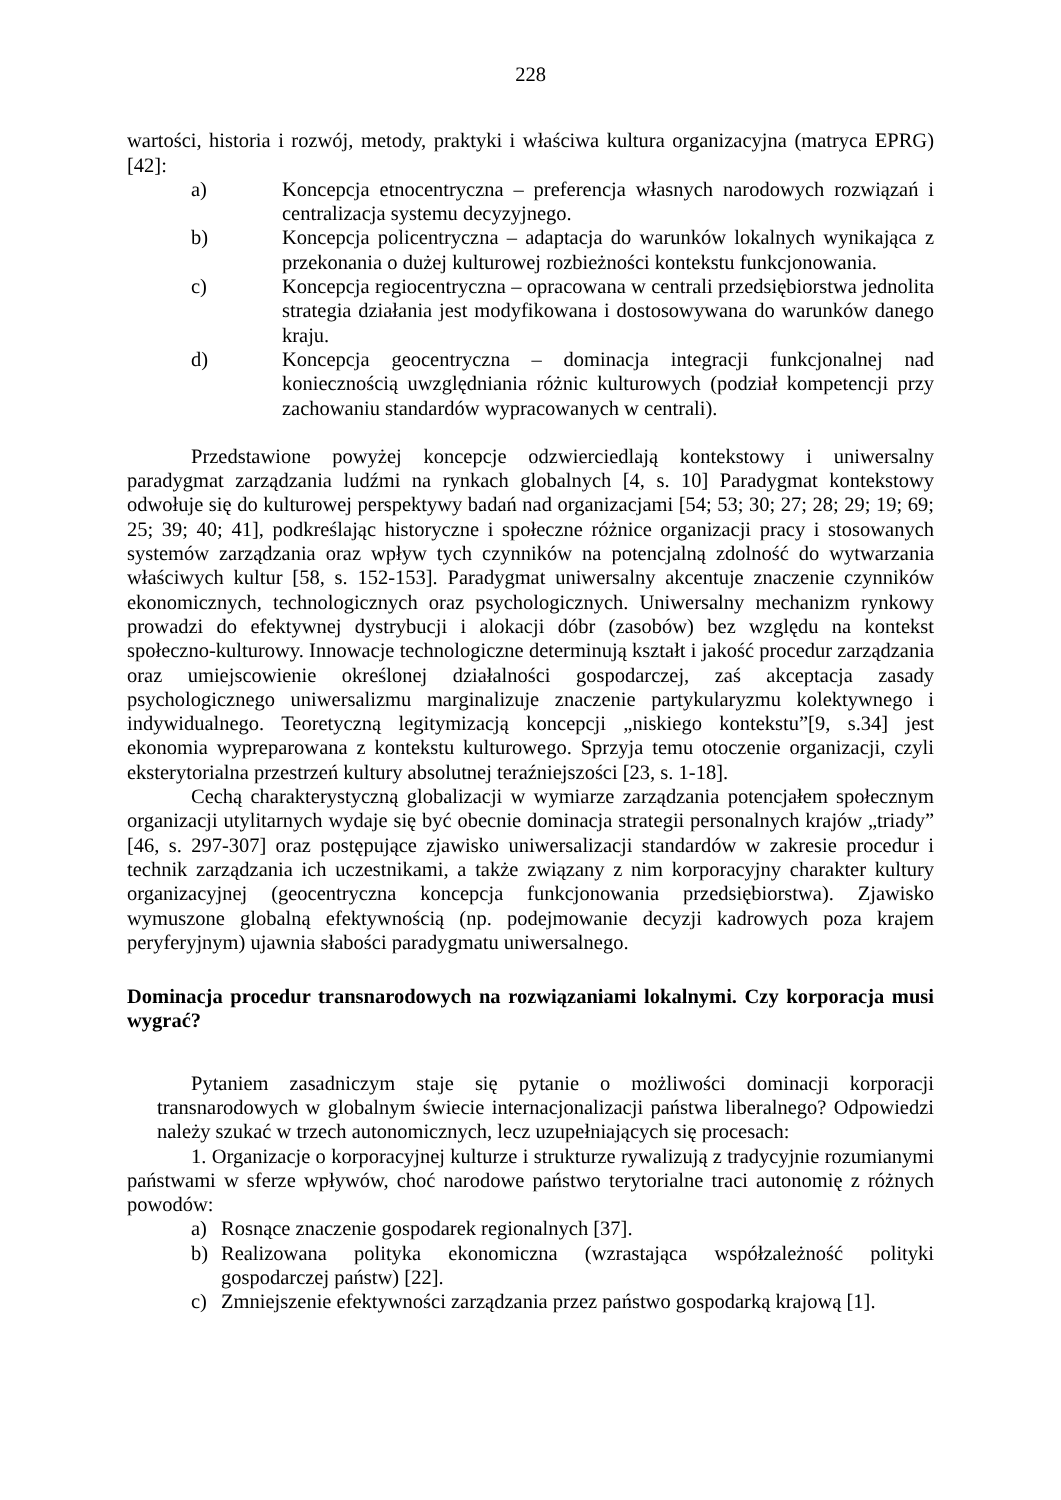228
wartości, historia i rozwój, metody, praktyki i właściwa kultura organizacyjna (matryca EPRG) [42]:
a) Koncepcja etnocentryczna – preferencja własnych narodowych rozwiązań i centralizacja systemu decyzyjnego.
b) Koncepcja policentryczna – adaptacja do warunków lokalnych wynikająca z przekonania o dużej kulturowej rozbieżności kontekstu funkcjonowania.
c) Koncepcja regiocentryczna – opracowana w centrali przedsiębiorstwa jednolita strategia działania jest modyfikowana i dostosowywana do warunków danego kraju.
d) Koncepcja geocentryczna – dominacja integracji funkcjonalnej nad koniecznością uwzględniania różnic kulturowych (podział kompetencji przy zachowaniu standardów wypracowanych w centrali).
Przedstawione powyżej koncepcje odzwierciedlają kontekstowy i uniwersalny paradygmat zarządzania ludźmi na rynkach globalnych [4, s. 10] Paradygmat kontekstowy odwołuje się do kulturowej perspektywy badań nad organizacjami [54; 53; 30; 27; 28; 29; 19; 69; 25; 39; 40; 41], podkreślając historyczne i społeczne różnice organizacji pracy i stosowanych systemów zarządzania oraz wpływ tych czynników na potencjalną zdolność do wytwarzania właściwych kultur [58, s. 152-153]. Paradygmat uniwersalny akcentuje znaczenie czynników ekonomicznych, technologicznych oraz psychologicznych. Uniwersalny mechanizm rynkowy prowadzi do efektywnej dystrybucji i alokacji dóbr (zasobów) bez względu na kontekst społeczno-kulturowy. Innowacje technologiczne determinują kształt i jakość procedur zarządzania oraz umiejscowienie określonej działalności gospodarczej, zaś akceptacja zasady psychologicznego uniwersalizmu marginalizuje znaczenie partykularyzmu kolektywnego i indywidualnego. Teoretyczną legitymizacją koncepcji „niskiego kontekstu”[9, s.34] jest ekonomia wypreparowana z kontekstu kulturowego. Sprzyja temu otoczenie organizacji, czyli eksterytorialna przestrzeń kultury absolutnej teraźniejszości [23, s. 1-18].
Cechą charakterystyczną globalizacji w wymiarze zarządzania potencjałem społecznym organizacji utylitarnych wydaje się być obecnie dominacja strategii personalnych krajów „triady” [46, s. 297-307] oraz postępujące zjawisko uniwersalizacji standardów w zakresie procedur i technik zarządzania ich uczestnikami, a także związany z nim korporacyjny charakter kultury organizacyjnej (geocentryczna koncepcja funkcjonowania przedsiębiorstwa). Zjawisko wymuszone globalną efektywnością (np. podejmowanie decyzji kadrowych poza krajem peryferyjnym) ujawnia słabości paradygmatu uniwersalnego.
Dominacja procedur transnarodowych na rozwiązaniami lokalnymi. Czy korporacja musi wygrać?
Pytaniem zasadniczym staje się pytanie o możliwości dominacji korporacji transnarodowych w globalnym świecie internacjonalizacji państwa liberalnego? Odpowiedzi należy szukać w trzech autonomicznych, lecz uzupełniających się procesach:
1. Organizacje o korporacyjnej kulturze i strukturze rywalizują z tradycyjnie rozumianymi państwami w sferze wpływów, choć narodowe państwo terytorialne traci autonomię z różnych powodów:
a) Rosnące znaczenie gospodarek regionalnych [37].
b) Realizowana polityka ekonomiczna (wzrastająca współzależność polityki gospodarczej państw) [22].
c) Zmniejszenie efektywności zarządzania przez państwo gospodarką krajową [1].